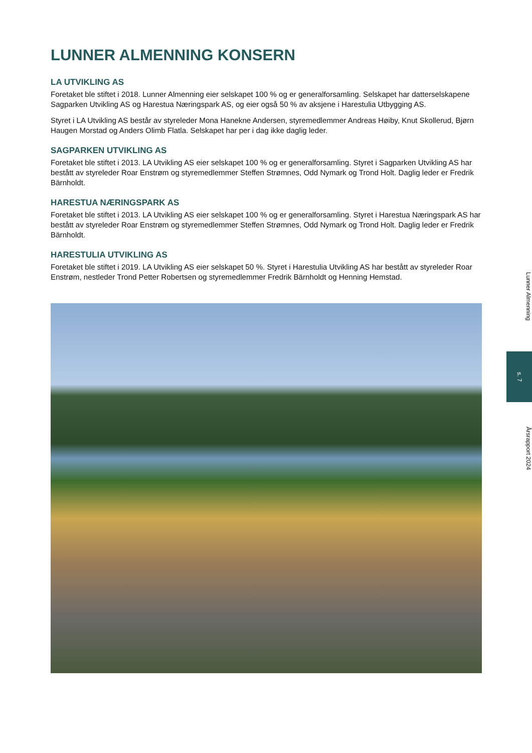LUNNER ALMENNING KONSERN
LA UTVIKLING AS
Foretaket ble stiftet i 2018. Lunner Almenning eier selskapet 100 % og er generalforsamling. Selskapet har datterselskapene Sagparken Utvikling AS og Harestua Næringspark AS, og eier også 50 % av aksjene i Harestulia Utbygging AS.
Styret i LA Utvikling AS består av styreleder Mona Hanekne Andersen, styremedlemmer Andreas Høiby, Knut Skollerud, Bjørn Haugen Morstad og Anders Olimb Flatla. Selskapet har per i dag ikke daglig leder.
SAGPARKEN UTVIKLING AS
Foretaket ble stiftet i 2013. LA Utvikling AS eier selskapet 100 % og er generalforsamling. Styret i Sagparken Utvikling AS har bestått av styreleder Roar Enstrøm og styremedlemmer Steffen Strømnes, Odd Nymark og Trond Holt. Daglig leder er Fredrik Bärnholdt.
HARESTUA NÆRINGSPARK AS
Foretaket ble stiftet i 2013. LA Utvikling AS eier selskapet 100 % og er generalforsamling. Styret i Harestua Næringspark AS har bestått av styreleder Roar Enstrøm og styremedlemmer Steffen Strømnes, Odd Nymark og Trond Holt. Daglig leder er Fredrik Bärnholdt.
HARESTULIA UTVIKLING AS
Foretaket ble stiftet i 2019. LA Utvikling AS eier selskapet 50 %. Styret i Harestulia Utvikling AS har bestått av styreleder Roar Enstrøm, nestleder Trond Petter Robertsen og styremedlemmer Fredrik Bärnholdt og Henning Hemstad.
Lunner Almenning
s. 7
Årsrapport 2024